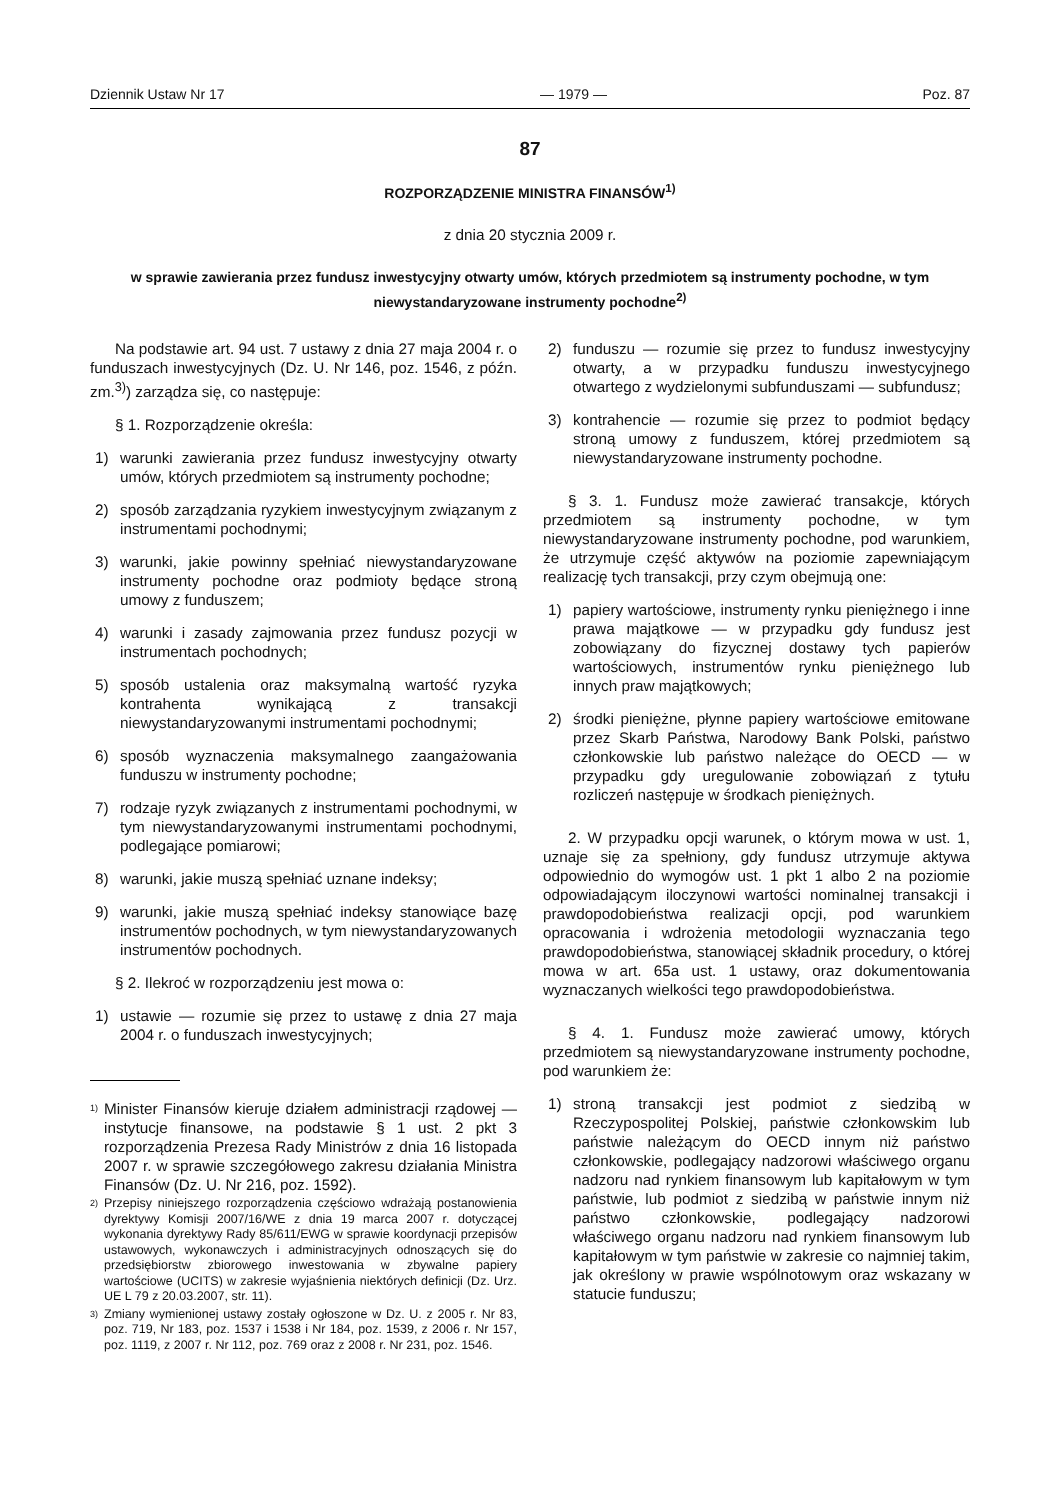Dziennik Ustaw Nr 17 — 1979 — Poz. 87
87
ROZPORZĄDZENIE MINISTRA FINANSÓW<sup>1)</sup>
z dnia 20 stycznia 2009 r.
w sprawie zawierania przez fundusz inwestycyjny otwarty umów, których przedmiotem są instrumenty pochodne, w tym niewystandaryzowane instrumenty pochodne<sup>2)</sup>
Na podstawie art. 94 ust. 7 ustawy z dnia 27 maja 2004 r. o funduszach inwestycyjnych (Dz. U. Nr 146, poz. 1546, z późn. zm.<sup>3)</sup>) zarządza się, co następuje:
§ 1. Rozporządzenie określa:
1) warunki zawierania przez fundusz inwestycyjny otwarty umów, których przedmiotem są instrumenty pochodne;
2) sposób zarządzania ryzykiem inwestycyjnym związanym z instrumentami pochodnymi;
3) warunki, jakie powinny spełniać niewystandaryzowane instrumenty pochodne oraz podmioty będące stroną umowy z funduszem;
4) warunki i zasady zajmowania przez fundusz pozycji w instrumentach pochodnych;
5) sposób ustalenia oraz maksymalną wartość ryzyka kontrahenta wynikającą z transakcji niewystandaryzowanymi instrumentami pochodnymi;
6) sposób wyznaczenia maksymalnego zaangażowania funduszu w instrumenty pochodne;
7) rodzaje ryzyk związanych z instrumentami pochodnymi, w tym niewystandaryzowanymi instrumentami pochodnymi, podlegające pomiarowi;
8) warunki, jakie muszą spełniać uznane indeksy;
9) warunki, jakie muszą spełniać indeksy stanowiące bazę instrumentów pochodnych, w tym niewystandaryzowanych instrumentów pochodnych.
§ 2. Ilekroć w rozporządzeniu jest mowa o:
1) ustawie — rozumie się przez to ustawę z dnia 27 maja 2004 r. o funduszach inwestycyjnych;
1)
Minister Finansów kieruje działem administracji rządowej — instytucje finansowe, na podstawie § 1 ust. 2 pkt 3 rozporządzenia Prezesa Rady Ministrów z dnia 16 listopada 2007 r. w sprawie szczegółowego zakresu działania Ministra Finansów (Dz. U. Nr 216, poz. 1592).
2)
Przepisy niniejszego rozporządzenia częściowo wdrażają postanowienia dyrektywy Komisji 2007/16/WE z dnia 19 marca 2007 r. dotyczącej wykonania dyrektywy Rady 85/611/EWG w sprawie koordynacji przepisów ustawowych, wykonawczych i administracyjnych odnoszących się do przedsiębiorstw zbiorowego inwestowania w zbywalne papiery wartościowe (UCITS) w zakresie wyjaśnienia niektórych definicji (Dz. Urz. UE L 79 z 20.03.2007, str. 11).
3)
Zmiany wymienionej ustawy zostały ogłoszone w Dz. U. z 2005 r. Nr 83, poz. 719, Nr 183, poz. 1537 i 1538 i Nr 184, poz. 1539, z 2006 r. Nr 157, poz. 1119, z 2007 r. Nr 112, poz. 769 oraz z 2008 r. Nr 231, poz. 1546.
2) funduszu — rozumie się przez to fundusz inwestycyjny otwarty, a w przypadku funduszu inwestycyjnego otwartego z wydzielonymi subfunduszami — subfundusz;
3) kontrahencie — rozumie się przez to podmiot będący stroną umowy z funduszem, której przedmiotem są niewystandaryzowane instrumenty pochodne.
§ 3. 1. Fundusz może zawierać transakcje, których przedmiotem są instrumenty pochodne, w tym niewystandaryzowane instrumenty pochodne, pod warunkiem, że utrzymuje część aktywów na poziomie zapewniającym realizację tych transakcji, przy czym obejmują one:
1) papiery wartościowe, instrumenty rynku pieniężnego i inne prawa majątkowe — w przypadku gdy fundusz jest zobowiązany do fizycznej dostawy tych papierów wartościowych, instrumentów rynku pieniężnego lub innych praw majątkowych;
2) środki pieniężne, płynne papiery wartościowe emitowane przez Skarb Państwa, Narodowy Bank Polski, państwo członkowskie lub państwo należące do OECD — w przypadku gdy uregulowanie zobowiązań z tytułu rozliczeń następuje w środkach pieniężnych.
2. W przypadku opcji warunek, o którym mowa w ust. 1, uznaje się za spełniony, gdy fundusz utrzymuje aktywa odpowiednio do wymogów ust. 1 pkt 1 albo 2 na poziomie odpowiadającym iloczynowi wartości nominalnej transakcji i prawdopodobieństwa realizacji opcji, pod warunkiem opracowania i wdrożenia metodologii wyznaczania tego prawdopodobieństwa, stanowiącej składnik procedury, o której mowa w art. 65a ust. 1 ustawy, oraz dokumentowania wyznaczanych wielkości tego prawdopodobieństwa.
§ 4. 1. Fundusz może zawierać umowy, których przedmiotem są niewystandaryzowane instrumenty pochodne, pod warunkiem że:
1) stroną transakcji jest podmiot z siedzibą w Rzeczypospolitej Polskiej, państwie członkowskim lub państwie należącym do OECD innym niż państwo członkowskie, podlegający nadzorowi właściwego organu nadzoru nad rynkiem finansowym lub kapitałowym w tym państwie, lub podmiot z siedzibą w państwie innym niż państwo członkowskie, podlegający nadzorowi właściwego organu nadzoru nad rynkiem finansowym lub kapitałowym w tym państwie w zakresie co najmniej takim, jak określony w prawie wspólnotowym oraz wskazany w statucie funduszu;